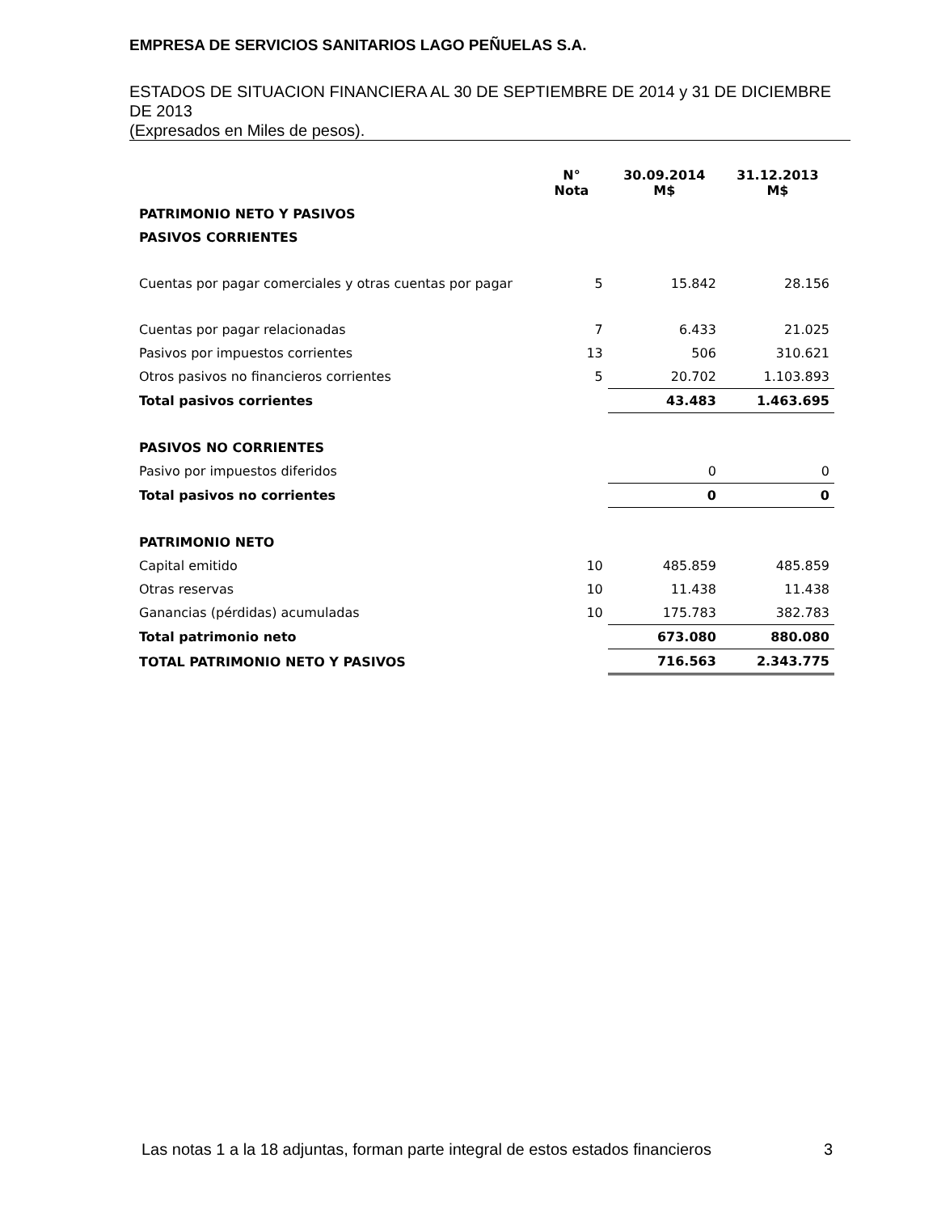EMPRESA DE SERVICIOS SANITARIOS LAGO PEÑUELAS S.A.
ESTADOS DE SITUACION FINANCIERA AL 30 DE SEPTIEMBRE DE 2014 y 31 DE DICIEMBRE DE 2013
(Expresados en Miles de pesos).
| | N° Nota | 30.09.2014 M$ | 31.12.2013 M$ |
| --- | --- | --- | --- |
| PATRIMONIO NETO Y PASIVOS | | | |
| PASIVOS CORRIENTES | | | |
| Cuentas por pagar comerciales y otras cuentas por pagar | 5 | 15.842 | 28.156 |
| Cuentas por pagar relacionadas | 7 | 6.433 | 21.025 |
| Pasivos por impuestos corrientes | 13 | 506 | 310.621 |
| Otros pasivos no financieros corrientes | 5 | 20.702 | 1.103.893 |
| Total pasivos corrientes | | 43.483 | 1.463.695 |
| PASIVOS NO CORRIENTES | | | |
| Pasivo por impuestos diferidos | | 0 | 0 |
| Total pasivos no corrientes | | 0 | 0 |
| PATRIMONIO NETO | | | |
| Capital emitido | 10 | 485.859 | 485.859 |
| Otras reservas | 10 | 11.438 | 11.438 |
| Ganancias (pérdidas) acumuladas | 10 | 175.783 | 382.783 |
| Total patrimonio neto | | 673.080 | 880.080 |
| TOTAL PATRIMONIO NETO Y PASIVOS | | 716.563 | 2.343.775 |
Las notas 1 a la 18 adjuntas, forman parte integral de estos estados financieros 3